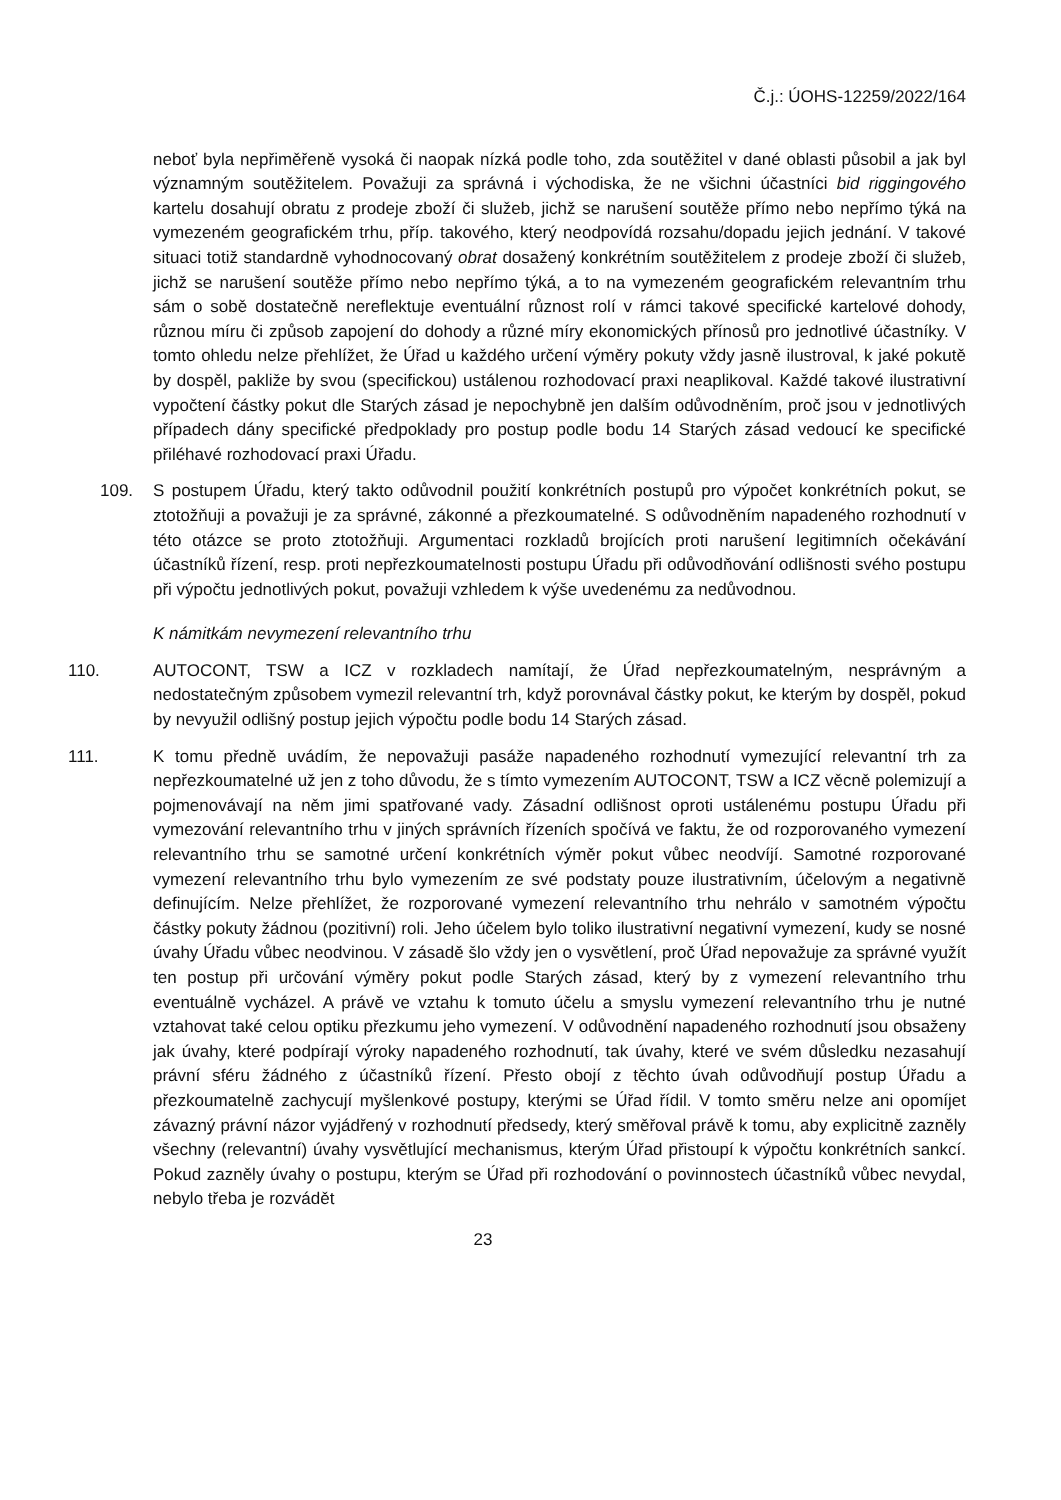Č.j.: ÚOHS-12259/2022/164
neboť byla nepřiměřeně vysoká či naopak nízká podle toho, zda soutěžitel v dané oblasti působil a jak byl významným soutěžitelem. Považuji za správná i východiska, že ne všichni účastníci bid riggingového kartelu dosahují obratu z prodeje zboží či služeb, jichž se narušení soutěže přímo nebo nepřímo týká na vymezeném geografickém trhu, příp. takového, který neodpovídá rozsahu/dopadu jejich jednání. V takové situaci totiž standardně vyhodnocovaný obrat dosažený konkrétním soutěžitelem z prodeje zboží či služeb, jichž se narušení soutěže přímo nebo nepřímo týká, a to na vymezeném geografickém relevantním trhu sám o sobě dostatečně nereflektuje eventuální různost rolí v rámci takové specifické kartelové dohody, různou míru či způsob zapojení do dohody a různé míry ekonomických přínosů pro jednotlivé účastníky. V tomto ohledu nelze přehlížet, že Úřad u každého určení výměry pokuty vždy jasně ilustroval, k jaké pokutě by dospěl, pakliže by svou (specifickou) ustálenou rozhodovací praxi neaplikoval. Každé takové ilustrativní vypočtení částky pokut dle Starých zásad je nepochybně jen dalším odůvodněním, proč jsou v jednotlivých případech dány specifické předpoklady pro postup podle bodu 14 Starých zásad vedoucí ke specifické přiléhavé rozhodovací praxi Úřadu.
109. S postupem Úřadu, který takto odůvodnil použití konkrétních postupů pro výpočet konkrétních pokut, se ztotožňuji a považuji je za správné, zákonné a přezkoumatelné. S odůvodněním napadeného rozhodnutí v této otázce se proto ztotožňuji. Argumentaci rozkladů brojících proti narušení legitimních očekávání účastníků řízení, resp. proti nepřezkoumatelnosti postupu Úřadu při odůvodňování odlišnosti svého postupu při výpočtu jednotlivých pokut, považuji vzhledem k výše uvedenému za nedůvodnou.
K námitkám nevymezení relevantního trhu
110. AUTOCONT, TSW a ICZ v rozkladech namítají, že Úřad nepřezkoumatelným, nesprávným a nedostatečným způsobem vymezil relevantní trh, když porovnával částky pokut, ke kterým by dospěl, pokud by nevyužil odlišný postup jejich výpočtu podle bodu 14 Starých zásad.
111. K tomu předně uvádím, že nepovažuji pasáže napadeného rozhodnutí vymezující relevantní trh za nepřezkoumatelné už jen z toho důvodu, že s tímto vymezením AUTOCONT, TSW a ICZ věcně polemizují a pojmenovávají na něm jimi spatřované vady. Zásadní odlišnost oproti ustálenému postupu Úřadu při vymezování relevantního trhu v jiných správních řízeních spočívá ve faktu, že od rozporovaného vymezení relevantního trhu se samotné určení konkrétních výměr pokut vůbec neodvíjí. Samotné rozporované vymezení relevantního trhu bylo vymezením ze své podstaty pouze ilustrativním, účelovým a negativně definujícím. Nelze přehlížet, že rozporované vymezení relevantního trhu nehrálo v samotném výpočtu částky pokuty žádnou (pozitivní) roli. Jeho účelem bylo toliko ilustrativní negativní vymezení, kudy se nosné úvahy Úřadu vůbec neodvinou. V zásadě šlo vždy jen o vysvětlení, proč Úřad nepovažuje za správné využít ten postup při určování výměry pokut podle Starých zásad, který by z vymezení relevantního trhu eventuálně vycházel. A právě ve vztahu k tomuto účelu a smyslu vymezení relevantního trhu je nutné vztahovat také celou optiku přezkumu jeho vymezení. V odůvodnění napadeného rozhodnutí jsou obsaženy jak úvahy, které podpírají výroky napadeného rozhodnutí, tak úvahy, které ve svém důsledku nezasahují právní sféru žádného z účastníků řízení. Přesto obojí z těchto úvah odůvodňují postup Úřadu a přezkoumatelně zachycují myšlenkové postupy, kterými se Úřad řídil. V tomto směru nelze ani opomíjet závazný právní názor vyjádřený v rozhodnutí předsedy, který směřoval právě k tomu, aby explicitně zazněly všechny (relevantní) úvahy vysvětlující mechanismus, kterým Úřad přistoupí k výpočtu konkrétních sankcí. Pokud zazněly úvahy o postupu, kterým se Úřad při rozhodování o povinnostech účastníků vůbec nevydal, nebylo třeba je rozvádět
23